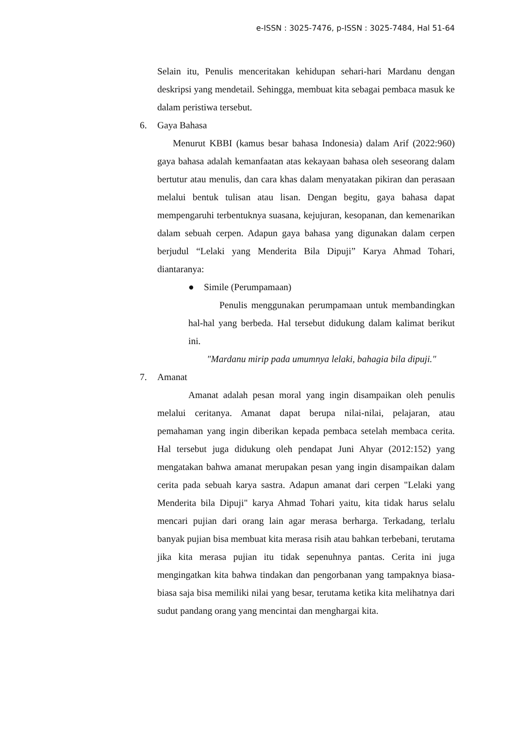e-ISSN : 3025-7476, p-ISSN : 3025-7484, Hal 51-64
Selain itu, Penulis menceritakan kehidupan sehari-hari Mardanu dengan deskripsi yang mendetail. Sehingga, membuat kita sebagai pembaca masuk ke dalam peristiwa tersebut.
6. Gaya Bahasa
Menurut KBBI (kamus besar bahasa Indonesia) dalam Arif (2022:960) gaya bahasa adalah kemanfaatan atas kekayaan bahasa oleh seseorang dalam bertutur atau menulis, dan cara khas dalam menyatakan pikiran dan perasaan melalui bentuk tulisan atau lisan. Dengan begitu, gaya bahasa dapat mempengaruhi terbentuknya suasana, kejujuran, kesopanan, dan kemenarikan dalam sebuah cerpen. Adapun gaya bahasa yang digunakan dalam cerpen berjudul “Lelaki yang Menderita Bila Dipuji” Karya Ahmad Tohari, diantaranya:
● Simile (Perumpamaan)
Penulis menggunakan perumpamaan untuk membandingkan hal-hal yang berbeda. Hal tersebut didukung dalam kalimat berikut ini.
"Mardanu mirip pada umumnya lelaki, bahagia bila dipuji."
7. Amanat
Amanat adalah pesan moral yang ingin disampaikan oleh penulis melalui ceritanya. Amanat dapat berupa nilai-nilai, pelajaran, atau pemahaman yang ingin diberikan kepada pembaca setelah membaca cerita. Hal tersebut juga didukung oleh pendapat Juni Ahyar (2012:152) yang mengatakan bahwa amanat merupakan pesan yang ingin disampaikan dalam cerita pada sebuah karya sastra. Adapun amanat dari cerpen "Lelaki yang Menderita bila Dipuji" karya Ahmad Tohari yaitu, kita tidak harus selalu mencari pujian dari orang lain agar merasa berharga. Terkadang, terlalu banyak pujian bisa membuat kita merasa risih atau bahkan terbebani, terutama jika kita merasa pujian itu tidak sepenuhnya pantas. Cerita ini juga mengingatkan kita bahwa tindakan dan pengorbanan yang tampaknya biasa-biasa saja bisa memiliki nilai yang besar, terutama ketika kita melihatnya dari sudut pandang orang yang mencintai dan menghargai kita.